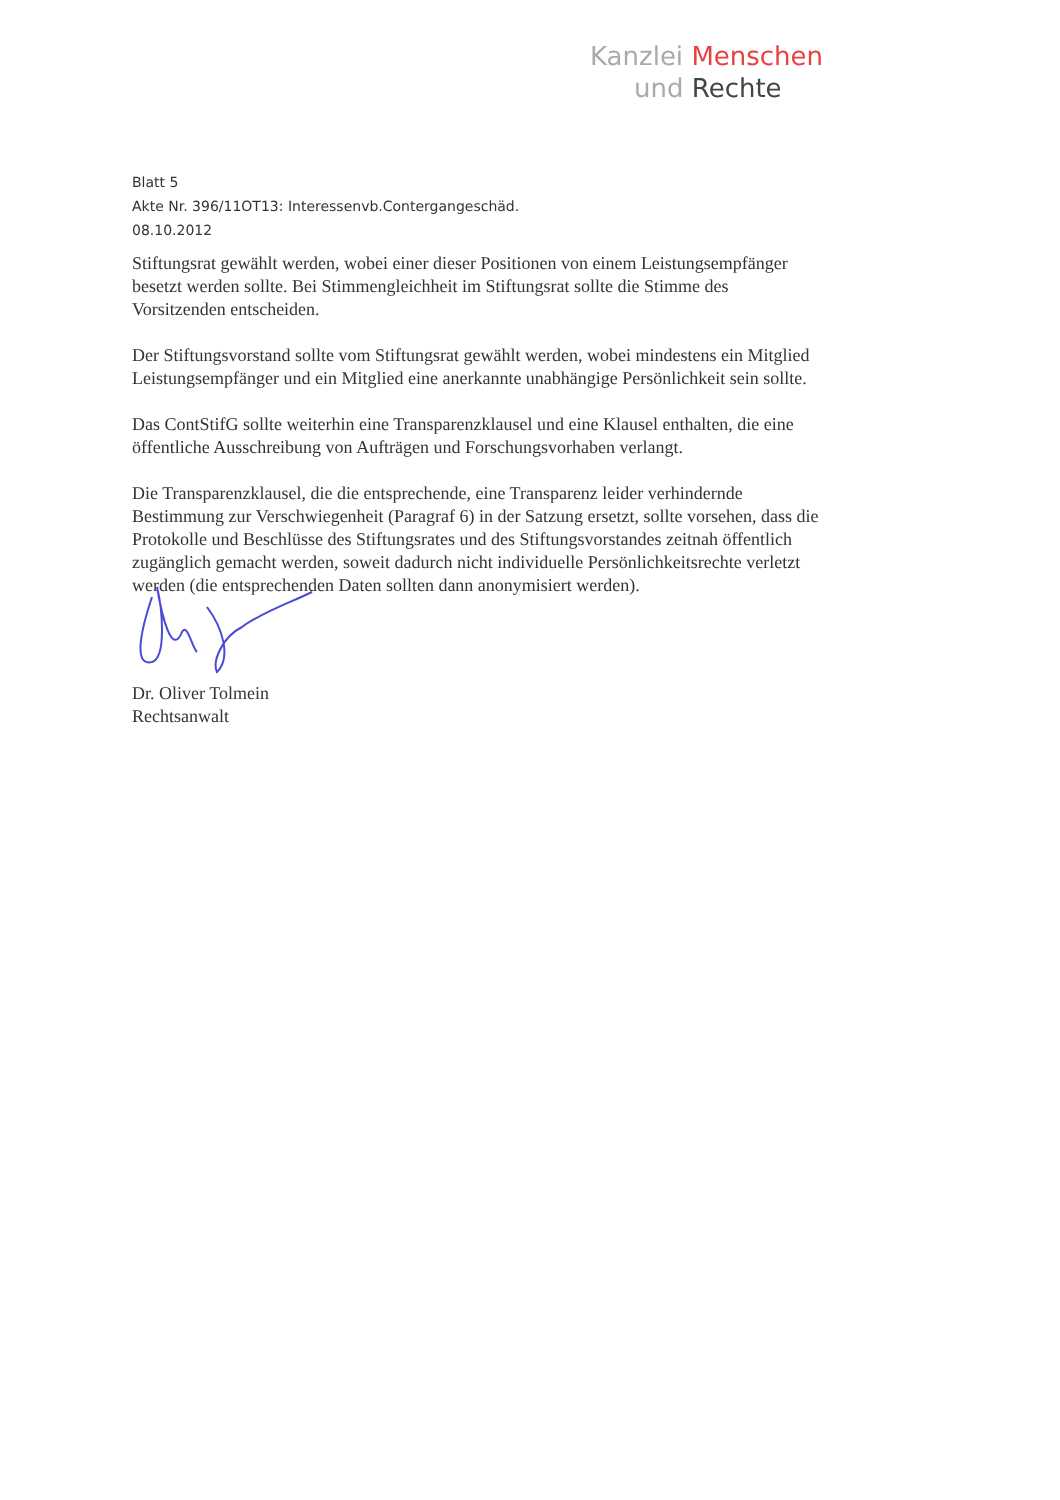Kanzlei Menschen
und Rechte
Blatt 5
Akte Nr. 396/11OT13: Interessenvb.Contergangeschäd.
08.10.2012
Stiftungsrat gewählt werden, wobei einer dieser Positionen von einem Leistungsempfänger besetzt werden sollte. Bei Stimmengleichheit im Stiftungsrat sollte die Stimme des Vorsitzenden entscheiden.
Der Stiftungsvorstand sollte vom Stiftungsrat gewählt werden, wobei mindestens ein Mitglied Leistungsempfänger und ein Mitglied eine anerkannte unabhängige Persönlichkeit sein sollte.
Das ContStifG sollte weiterhin eine Transparenzklausel und eine Klausel enthalten, die eine öffentliche Ausschreibung von Aufträgen und Forschungsvorhaben verlangt.
Die Transparenzklausel, die die entsprechende, eine Transparenz leider verhindernde Bestimmung zur Verschwiegenheit (Paragraf 6) in der Satzung ersetzt, sollte vorsehen, dass die Protokolle und Beschlüsse des Stiftungsrates und des Stiftungsvorstandes zeitnah öffentlich zugänglich gemacht werden, soweit dadurch nicht individuelle Persönlichkeitsrechte verletzt werden (die entsprechenden Daten sollten dann anonymisiert werden).
Dr. Oliver Tolmein
Rechtsanwalt